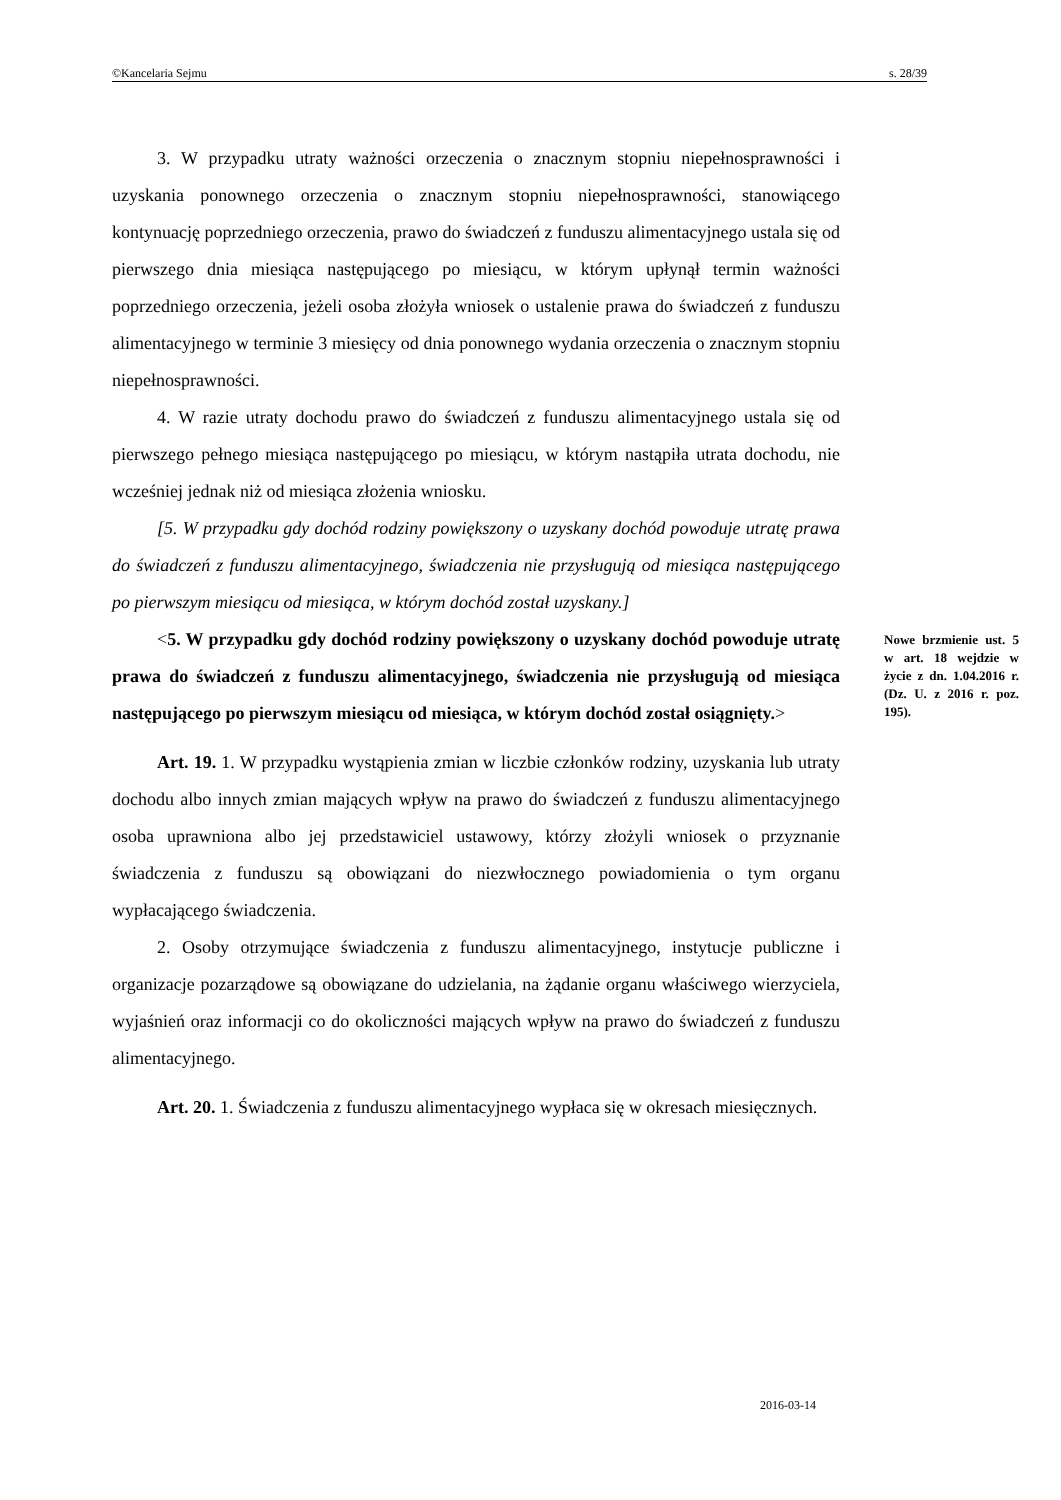©Kancelaria Sejmu s. 28/39
3. W przypadku utraty ważności orzeczenia o znacznym stopniu niepełnosprawności i uzyskania ponownego orzeczenia o znacznym stopniu niepełnosprawności, stanowiącego kontynuację poprzedniego orzeczenia, prawo do świadczeń z funduszu alimentacyjnego ustala się od pierwszego dnia miesiąca następującego po miesiącu, w którym upłynął termin ważności poprzedniego orzeczenia, jeżeli osoba złożyła wniosek o ustalenie prawa do świadczeń z funduszu alimentacyjnego w terminie 3 miesięcy od dnia ponownego wydania orzeczenia o znacznym stopniu niepełnosprawności.
4. W razie utraty dochodu prawo do świadczeń z funduszu alimentacyjnego ustala się od pierwszego pełnego miesiąca następującego po miesiącu, w którym nastąpiła utrata dochodu, nie wcześniej jednak niż od miesiąca złożenia wniosku.
[5. W przypadku gdy dochód rodziny powiększony o uzyskany dochód powoduje utratę prawa do świadczeń z funduszu alimentacyjnego, świadczenia nie przysługują od miesiąca następującego po pierwszym miesiącu od miesiąca, w którym dochód został uzyskany.]
<5. W przypadku gdy dochód rodziny powiększony o uzyskany dochód powoduje utratę prawa do świadczeń z funduszu alimentacyjnego, świadczenia nie przysługują od miesiąca następującego po pierwszym miesiącu od miesiąca, w którym dochód został osiągnięty.>
Nowe brzmienie ust. 5 w art. 18 wejdzie w życie z dn. 1.04.2016 r. (Dz. U. z 2016 r. poz. 195).
Art. 19. 1. W przypadku wystąpienia zmian w liczbie członków rodziny, uzyskania lub utraty dochodu albo innych zmian mających wpływ na prawo do świadczeń z funduszu alimentacyjnego osoba uprawniona albo jej przedstawiciel ustawowy, którzy złożyli wniosek o przyznanie świadczenia z funduszu są obowiązani do niezwłocznego powiadomienia o tym organu wypłacającego świadczenia.
2. Osoby otrzymujące świadczenia z funduszu alimentacyjnego, instytucje publiczne i organizacje pozarządowe są obowiązane do udzielania, na żądanie organu właściwego wierzyciela, wyjaśnień oraz informacji co do okoliczności mających wpływ na prawo do świadczeń z funduszu alimentacyjnego.
Art. 20. 1. Świadczenia z funduszu alimentacyjnego wypłaca się w okresach miesięcznych.
2016-03-14